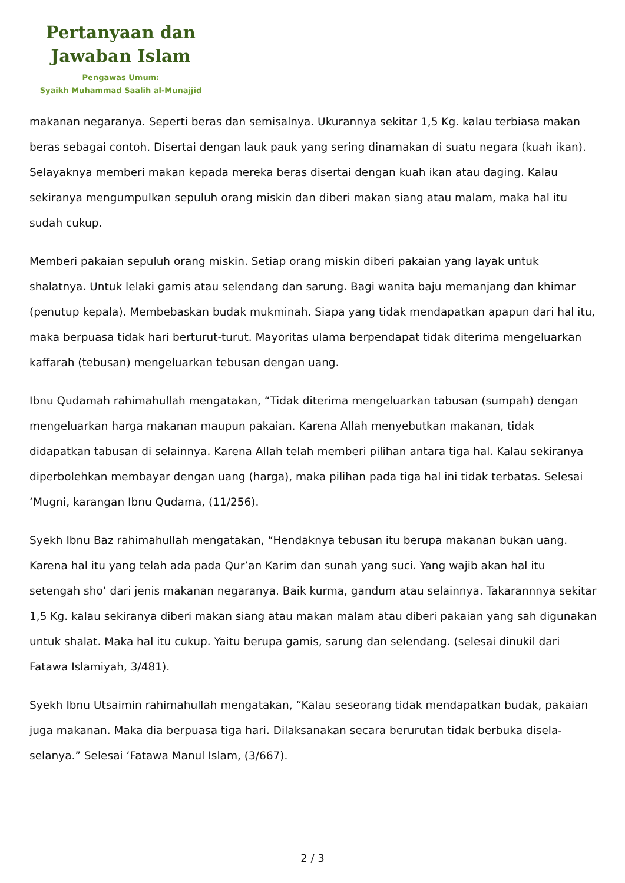Pertanyaan dan
Jawaban Islam
Pengawas Umum:
Syaikh Muhammad Saalih al-Munajjid
makanan negaranya. Seperti beras dan semisalnya. Ukurannya sekitar 1,5 Kg. kalau terbiasa makan beras sebagai contoh. Disertai dengan lauk pauk yang sering dinamakan di suatu negara (kuah ikan). Selayaknya memberi makan kepada mereka beras disertai dengan kuah ikan atau daging. Kalau sekiranya mengumpulkan sepuluh orang miskin dan diberi makan siang atau malam, maka hal itu sudah cukup.
Memberi pakaian sepuluh orang miskin. Setiap orang miskin diberi pakaian yang layak untuk shalatnya. Untuk lelaki gamis atau selendang dan sarung. Bagi wanita baju memanjang dan khimar (penutup kepala). Membebaskan budak mukminah. Siapa yang tidak mendapatkan apapun dari hal itu, maka berpuasa tidak hari berturut-turut. Mayoritas ulama berpendapat tidak diterima mengeluarkan kaffarah (tebusan) mengeluarkan tebusan dengan uang.
Ibnu Qudamah rahimahullah mengatakan, “Tidak diterima mengeluarkan tabusan (sumpah) dengan mengeluarkan harga makanan maupun pakaian. Karena Allah menyebutkan makanan, tidak didapatkan tabusan di selainnya. Karena Allah telah memberi pilihan antara tiga hal. Kalau sekiranya diperbolehkan membayar dengan uang (harga), maka pilihan pada tiga hal ini tidak terbatas. Selesai ‘Mugni, karangan Ibnu Qudama, (11/256).
Syekh Ibnu Baz rahimahullah mengatakan, “Hendaknya tebusan itu berupa makanan bukan uang. Karena hal itu yang telah ada pada Qur’an Karim dan sunah yang suci. Yang wajib akan hal itu setengah sho’ dari jenis makanan negaranya. Baik kurma, gandum atau selainnya. Takarannnya sekitar 1,5 Kg. kalau sekiranya diberi makan siang atau makan malam atau diberi pakaian yang sah digunakan untuk shalat. Maka hal itu cukup. Yaitu berupa gamis, sarung dan selendang. (selesai dinukil dari Fatawa Islamiyah, 3/481).
Syekh Ibnu Utsaimin rahimahullah mengatakan, “Kalau seseorang tidak mendapatkan budak, pakaian juga makanan. Maka dia berpuasa tiga hari. Dilaksanakan secara berurutan tidak berbuka disela-selanya.” Selesai ‘Fatawa Manul Islam, (3/667).
2 / 3